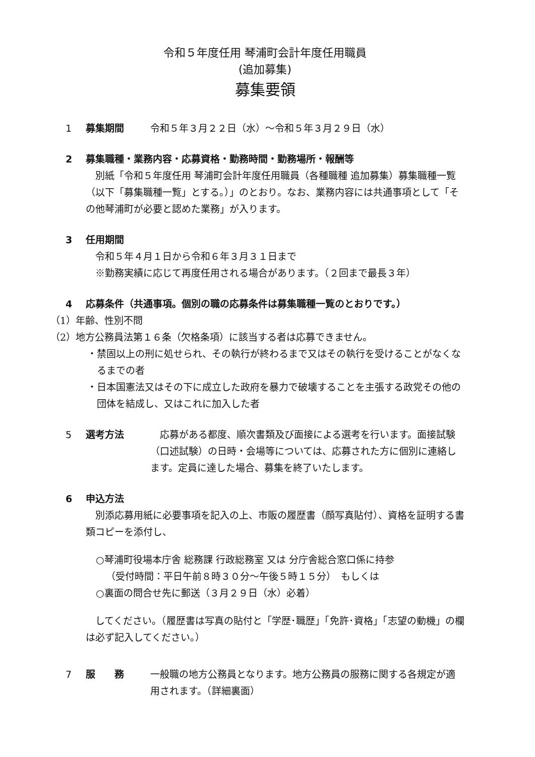令和５年度任用 琴浦町会計年度任用職員
(追加募集)
募集要領
1 募集期間 令和５年３月２２日（水）～令和５年３月２９日（水）
2 募集職種・業務内容・応募資格・勤務時間・勤務場所・報酬等
別紙「令和５年度任用 琴浦町会計年度任用職員（各種職種 追加募集）募集職種一覧（以下「募集職種一覧」とする。）」のとおり。なお、業務内容には共通事項として「その他琴浦町が必要と認めた業務」が入ります。
3 任用期間
令和５年４月１日から令和６年３月３１日まで
※勤務実績に応じて再度任用される場合があります。（２回まで最長３年）
4 応募条件（共通事項。個別の職の応募条件は募集職種一覧のとおりです。）
（1）年齢、性別不問
（2）地方公務員法第１６条（欠格条項）に該当する者は応募できません。
・禁固以上の刑に処せられ、その執行が終わるまで又はその執行を受けることがなくなるまでの者
・日本国憲法又はその下に成立した政府を暴力で破壊することを主張する政党その他の団体を結成し、又はこれに加入した者
5 選考方法 応募がある都度、順次書類及び面接による選考を行います。面接試験（口述試験）の日時・会場等については、応募された方に個別に連絡します。定員に達した場合、募集を終了いたします。
6 申込方法
別添応募用紙に必要事項を記入の上、市販の履歴書（顔写真貼付）、資格を証明する書類コピーを添付し、
○琴浦町役場本庁舎 総務課 行政総務室 又は 分庁舎総合窓口係に持参
（受付時間：平日午前８時３０分～午後５時１５分）　もしくは
○裏面の問合せ先に郵送（３月２９日（水）必着）
してください。（履歴書は写真の貼付と「学歴･職歴」「免許･資格」「志望の動機」の欄は必ず記入してください。）
7 服　　務 一般職の地方公務員となります。地方公務員の服務に関する各規定が適用されます。（詳細裏面）